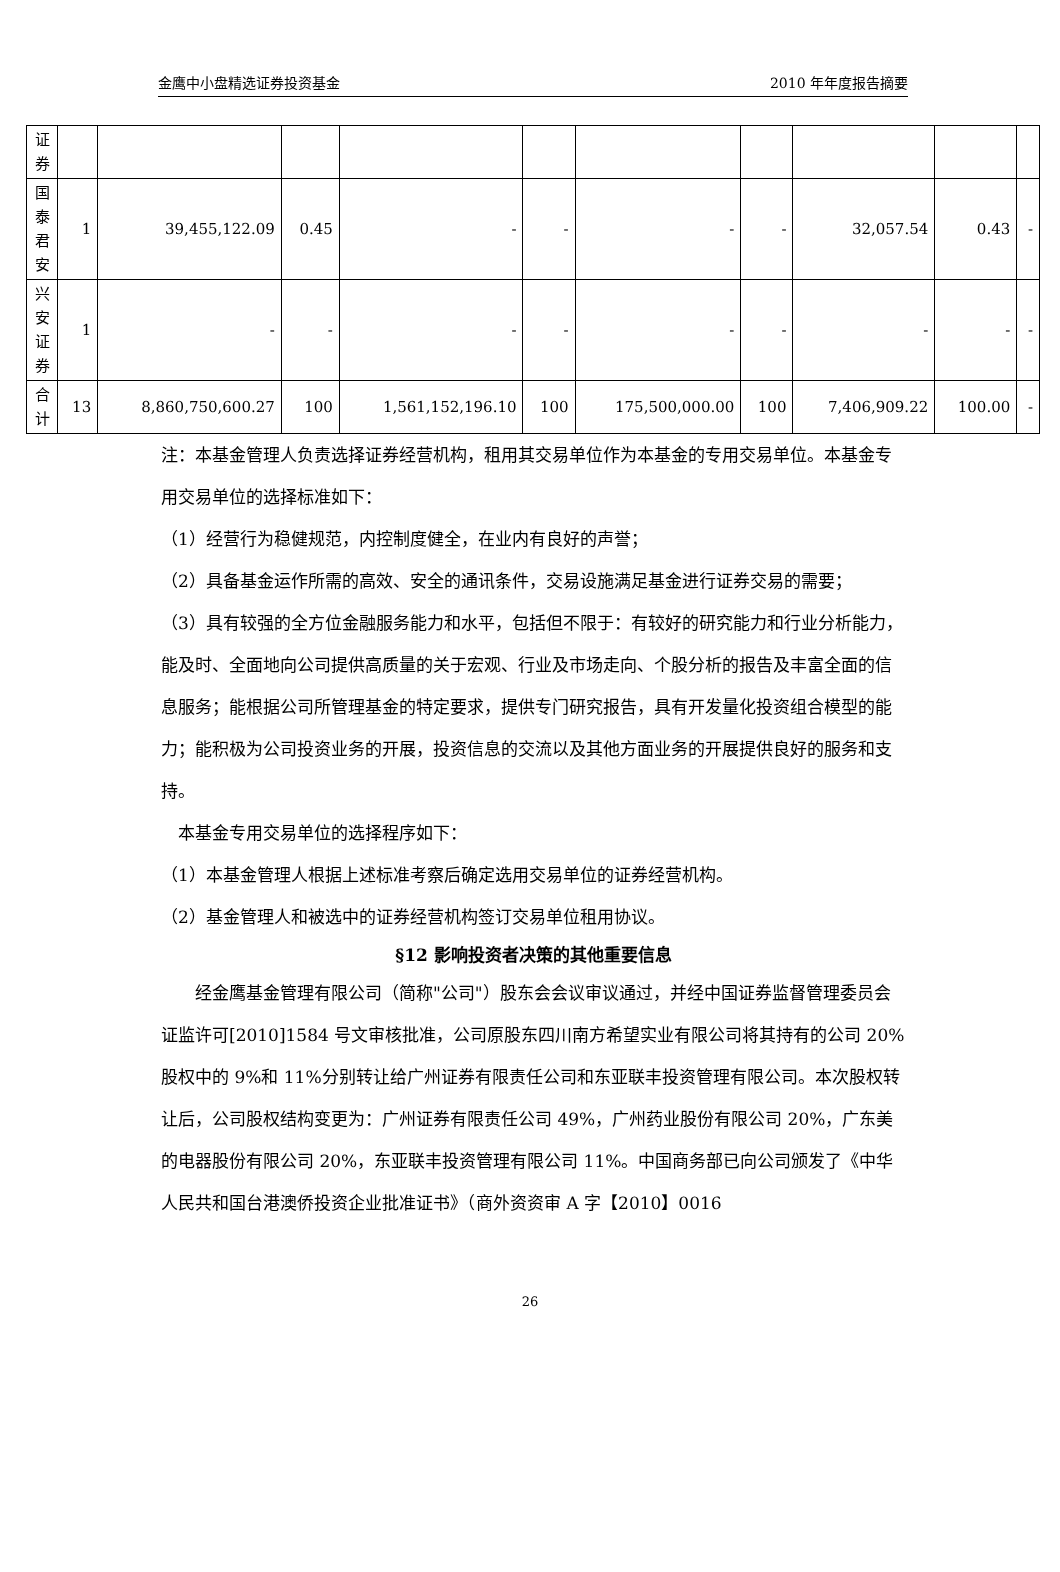金鹰中小盘精选证券投资基金 2010 年年度报告摘要
| 证 券 | | | | | | | | | | |
| 国 泰 君 安 | 1 | 39,455,122.09 | 0.45 | - | - | - | - | 32,057.54 | 0.43 | - |
| 兴 安 证 券 | 1 | - | - | - | - | - | - | - | - | - |
| 合 计 | 13 | 8,860,750,600.27 | 100 | 1,561,152,196.10 | 100 | 175,500,000.00 | 100 | 7,406,909.22 | 100.00 | - |
注：本基金管理人负责选择证券经营机构，租用其交易单位作为本基金的专用交易单位。本基金专用交易单位的选择标准如下：
（1）经营行为稳健规范，内控制度健全，在业内有良好的声誉；
（2）具备基金运作所需的高效、安全的通讯条件，交易设施满足基金进行证券交易的需要；
（3）具有较强的全方位金融服务能力和水平，包括但不限于：有较好的研究能力和行业分析能力，能及时、全面地向公司提供高质量的关于宏观、行业及市场走向、个股分析的报告及丰富全面的信息服务；能根据公司所管理基金的特定要求，提供专门研究报告，具有开发量化投资组合模型的能力；能积极为公司投资业务的开展，投资信息的交流以及其他方面业务的开展提供良好的服务和支持。
 本基金专用交易单位的选择程序如下：
（1）本基金管理人根据上述标准考察后确定选用交易单位的证券经营机构。
（2）基金管理人和被选中的证券经营机构签订交易单位租用协议。
§12 影响投资者决策的其他重要信息
  经金鹰基金管理有限公司（简称"公司"）股东会会议审议通过，并经中国证券监督管理委员会证监许可[2010]1584 号文审核批准，公司原股东四川南方希望实业有限公司将其持有的公司 20%股权中的 9%和 11%分别转让给广州证券有限责任公司和东亚联丰投资管理有限公司。本次股权转让后，公司股权结构变更为：广州证券有限责任公司 49%，广州药业股份有限公司 20%，广东美的电器股份有限公司 20%，东亚联丰投资管理有限公司 11%。中国商务部已向公司颁发了《中华人民共和国台港澳侨投资企业批准证书》（商外资资审 A 字【2010】0016
26